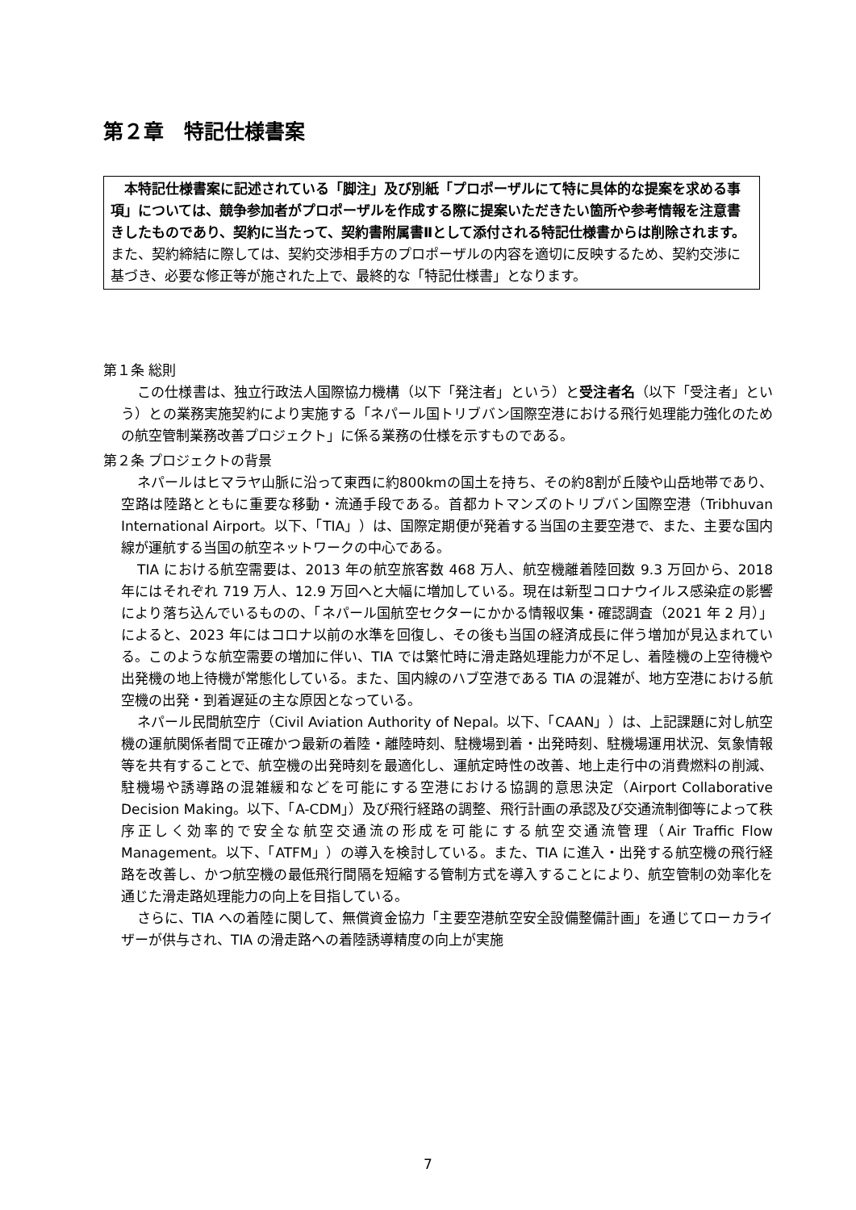第２章　特記仕様書案
　本特記仕様書案に記述されている「脚注」及び別紙「プロポーザルにて特に具体的な提案を求める事項」については、競争参加者がプロポーザルを作成する際に提案いただきたい箇所や参考情報を注意書きしたものであり、契約に当たって、契約書附属書Ⅱとして添付される特記仕様書からは削除されます。
また、契約締結に際しては、契約交渉相手方のプロポーザルの内容を適切に反映するため、契約交渉に基づき、必要な修正等が施された上で、最終的な「特記仕様書」となります。
第１条 総則
この仕様書は、独立行政法人国際協力機構（以下「発注者」という）と受注者名（以下「受注者」という）との業務実施契約により実施する「ネパール国トリブバン国際空港における飛行処理能力強化のための航空管制業務改善プロジェクト」に係る業務の仕様を示すものである。
第２条 プロジェクトの背景
ネパールはヒマラヤ山脈に沿って東西に約800kmの国土を持ち、その約8割が丘陵や山岳地帯であり、空路は陸路とともに重要な移動・流通手段である。首都カトマンズのトリブバン国際空港（Tribhuvan International Airport。以下、「TIA」）は、国際定期便が発着する当国の主要空港で、また、主要な国内線が運航する当国の航空ネットワークの中心である。
TIA における航空需要は、2013 年の航空旅客数 468 万人、航空機離着陸回数 9.3 万回から、2018 年にはそれぞれ 719 万人、12.9 万回へと大幅に増加している。現在は新型コロナウイルス感染症の影響により落ち込んでいるものの、「ネパール国航空セクターにかかる情報収集・確認調査（2021 年 2 月）」によると、2023 年にはコロナ以前の水準を回復し、その後も当国の経済成長に伴う増加が見込まれている。このような航空需要の増加に伴い、TIA では繁忙時に滑走路処理能力が不足し、着陸機の上空待機や出発機の地上待機が常態化している。また、国内線のハブ空港である TIA の混雑が、地方空港における航空機の出発・到着遅延の主な原因となっている。
ネパール民間航空庁（Civil Aviation Authority of Nepal。以下、「CAAN」）は、上記課題に対し航空機の運航関係者間で正確かつ最新の着陸・離陸時刻、駐機場到着・出発時刻、駐機場運用状況、気象情報等を共有することで、航空機の出発時刻を最適化し、運航定時性の改善、地上走行中の消費燃料の削減、駐機場や誘導路の混雑緩和などを可能にする空港における協調的意思決定（Airport Collaborative Decision Making。以下、「A-CDM」）及び飛行経路の調整、飛行計画の承認及び交通流制御等によって秩序正しく効率的で安全な航空交通流の形成を可能にする航空交通流管理（Air Traffic Flow Management。以下、「ATFM」）の導入を検討している。また、TIA に進入・出発する航空機の飛行経路を改善し、かつ航空機の最低飛行間隔を短縮する管制方式を導入することにより、航空管制の効率化を通じた滑走路処理能力の向上を目指している。
さらに、TIA への着陸に関して、無償資金協力「主要空港航空安全設備整備計画」を通じてローカライザーが供与され、TIA の滑走路への着陸誘導精度の向上が実施
7